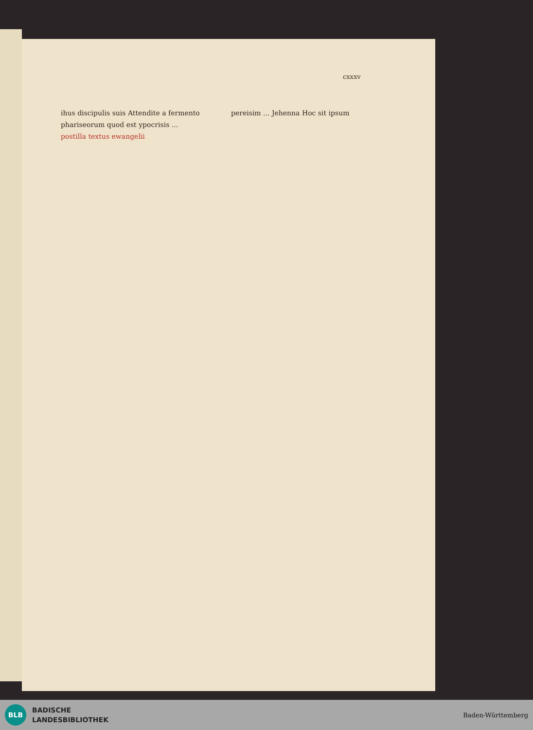cxxxv
ihus discipulis suis Attendite a fermento phariseorum quod est ypocrisis ... postilla textus ewangelii
pereisim ... Jehenna Hoc sit ipsum
BLB
BADISCHE
LANDESBIBLIOTHEK
Baden-Württemberg